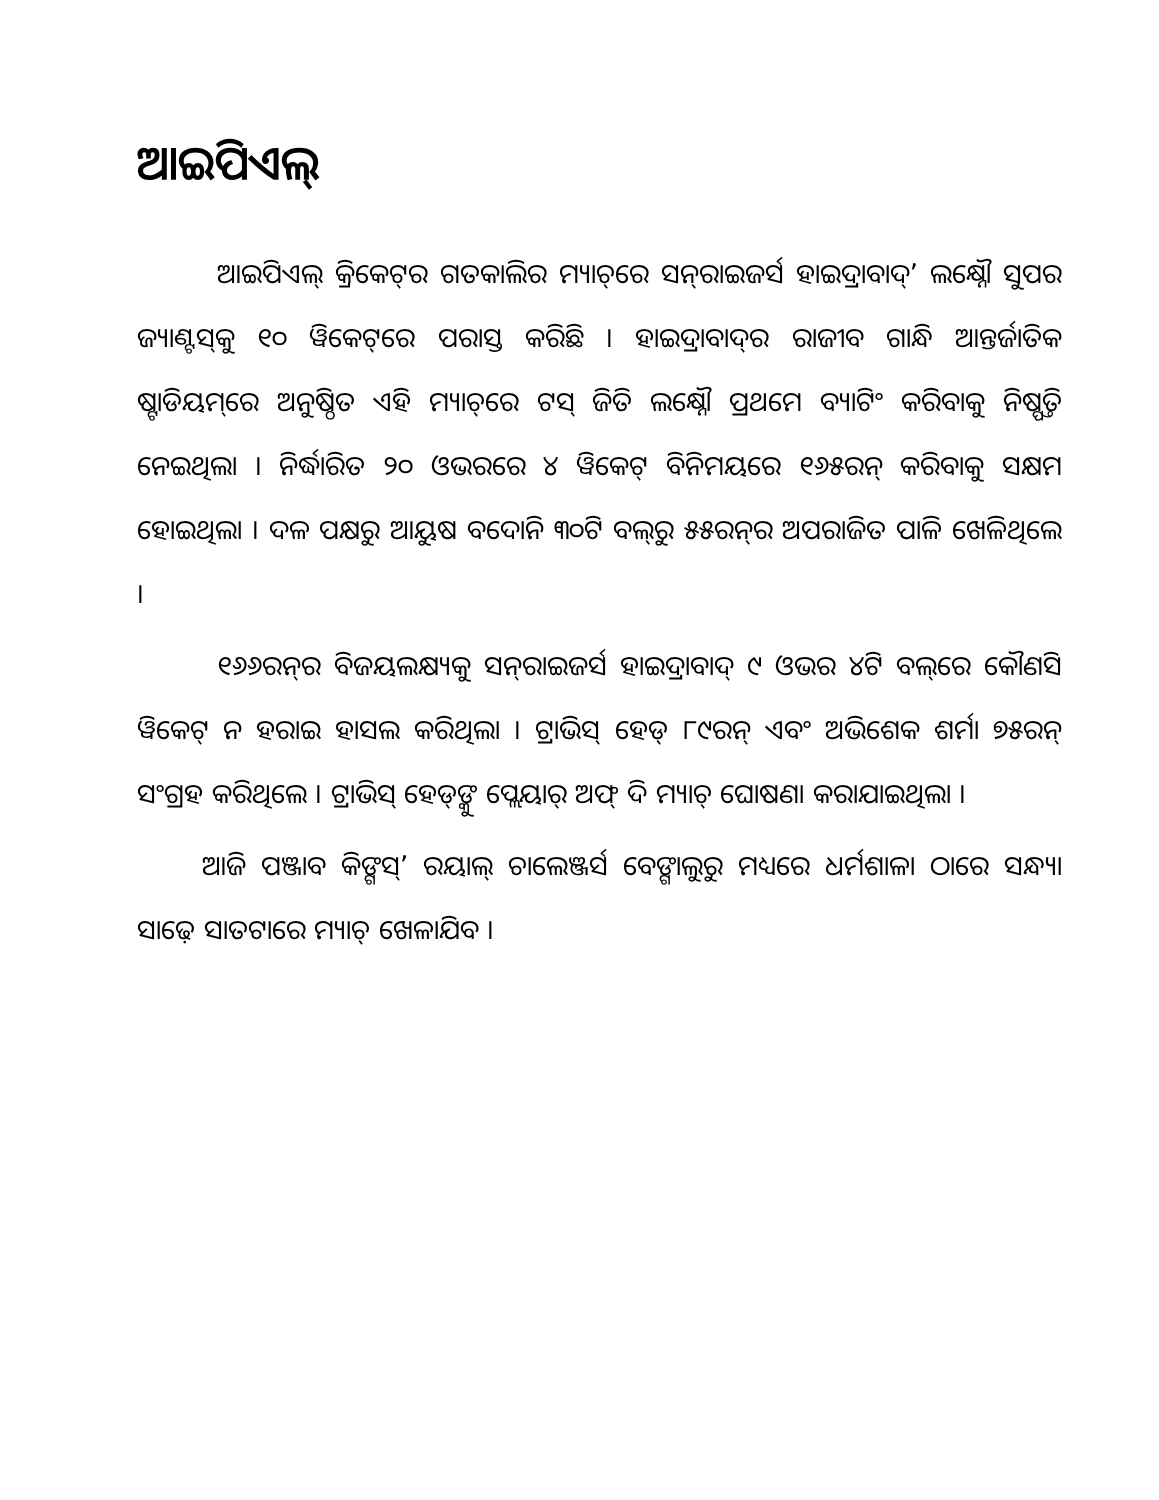ଆଇପିଏଲ୍
ଆଇପିଏଲ୍ କ୍ରିକେଟ୍‌ର ଗତକାଲିର ମ୍ୟାଚ୍‌ରେ ସନ୍‌ରାଇଜର୍ସ ହାଇଦ୍ରାବାଦ୍’ ଲକ୍ଷ୍ନୌ ସୁପର ଜ୍ୟାଣ୍ଟସ୍‌କୁ ୧୦ ୱିକେଟ୍‌ରେ ପରାସ୍ତ କରିଛି । ହାଇଦ୍ରାବାଦ୍‌ର ରାଜୀବ ଗାନ୍ଧି ଆନ୍ତର୍ଜାତିକ ଷ୍ଟାଡିୟମ୍‌ରେ ଅନୁଷ୍ଠିତ ଏହି ମ୍ୟାଚ୍‌ରେ ଟସ୍ ଜିତି ଲକ୍ଷ୍ନୌ ପ୍ରଥମେ ବ୍ୟାଟିଂ କରିବାକୁ ନିଷ୍ପତ୍ତି ନେଇଥିଲା । ନିର୍ଦ୍ଧାରିତ ୨୦ ଓଭରରେ ୪ ୱିକେଟ୍ ବିନିମୟରେ ୧୬୫ରନ୍ କରିବାକୁ ସକ୍ଷମ ହୋଇଥିଲା । ଦଳ ପକ୍ଷରୁ ଆୟୁଷ ବଦୋନି ୩୦ଟି ବଲ୍‌ରୁ ୫୫ରନ୍‌ର ଅପରାଜିତ ପାଳି ଖେଳିଥିଲେ ।
୧୬୬ରନ୍‌ର ବିଜୟଲକ୍ଷ୍ୟକୁ ସନ୍‌ରାଇଜର୍ସ ହାଇଦ୍ରାବାଦ୍ ୯ ଓଭର ୪ଟି ବଲ୍‌ରେ କୌଣସି ୱିକେଟ୍ ନ ହରାଇ ହାସଲ କରିଥିଲା । ଟ୍ରାଭିସ୍ ହେଡ୍ ୮୯ରନ୍ ଏବଂ ଅଭିଶେକ ଶର୍ମା ୭୫ରନ୍ ସଂଗ୍ରହ କରିଥିଲେ । ଟ୍ରାଭିସ୍ ହେଡ୍‌ଙ୍କୁ ପ୍ଲେୟାର୍ ଅଫ୍ ଦି ମ୍ୟାଚ୍ ଘୋଷଣା କରାଯାଇଥିଲା ।
ଆଜି ପଞ୍ଜାବ କିଙ୍ଗସ୍’ ରୟାଲ୍ ଚାଲେଞ୍ଜର୍ସ ବେଙ୍ଗାଲୁରୁ ମଧ୍ୟରେ ଧର୍ମଶାଳା ଠାରେ ସନ୍ଧ୍ୟା ସାଢ଼େ ସାତଟାରେ ମ୍ୟାଚ୍ ଖେଳାଯିବ ।